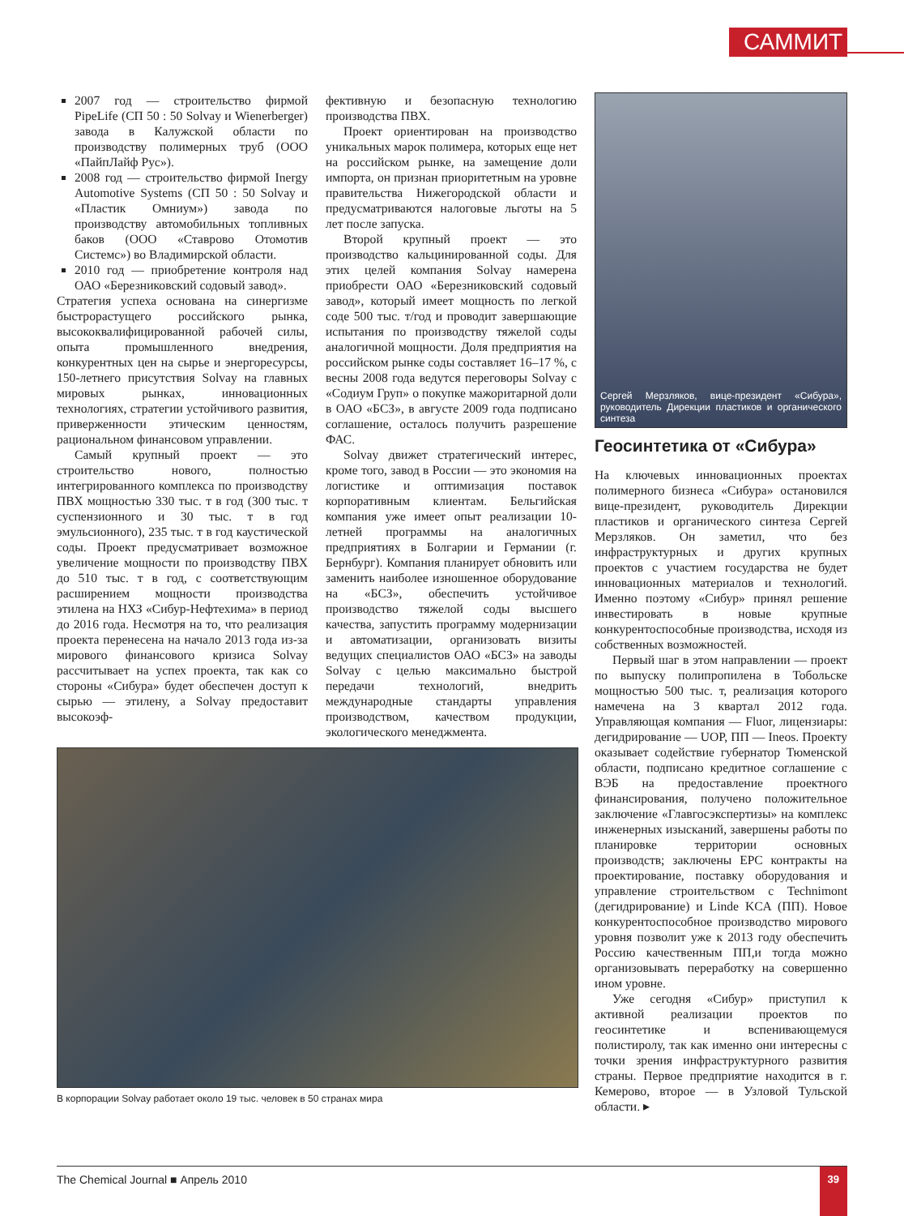САММИТ
2007 год — строительство фирмой PipeLife (СП 50 : 50 Solvay и Wienerberger) завода в Калужской области по производству полимерных труб (ООО «ПайпЛайф Рус»).
2008 год — строительство фирмой Inergy Automotive Systems (СП 50 : 50 Solvay и «Пластик Омниум») завода по производству автомобильных топливных баков (ООО «Ставрово Отомотив Системс») во Владимирской области.
2010 год — приобретение контроля над ОАО «Березниковский содовый завод».
Стратегия успеха основана на синергизме быстрорастущего российского рынка, высококвалифицированной рабочей силы, опыта промышленного внедрения, конкурентных цен на сырье и энергоресурсы, 150-летнего присутствия Solvay на главных мировых рынках, инновационных технологиях, стратегии устойчивого развития, приверженности этическим ценностям, рациональном финансовом управлении.
Самый крупный проект — это строительство нового, полностью интегрированного комплекса по производству ПВХ мощностью 330 тыс. т в год (300 тыс. т суспензионного и 30 тыс. т в год эмульсионного), 235 тыс. т в год каустической соды. Проект предусматривает возможное увеличение мощности по производству ПВХ до 510 тыс. т в год, с соответствующим расширением мощности производства этилена на НХЗ «Сибур-Нефтехима» в период до 2016 года. Несмотря на то, что реализация проекта перенесена на начало 2013 года из-за мирового финансового кризиса Solvay рассчитывает на успех проекта, так как со стороны «Сибура» будет обеспечен доступ к сырью — этилену, а Solvay предоставит высокоэф-
фективную и безопасную технологию производства ПВХ.
Проект ориентирован на производство уникальных марок полимера, которых еще нет на российском рынке, на замещение доли импорта, он признан приоритетным на уровне правительства Нижегородской области и предусматриваются налоговые льготы на 5 лет после запуска.
Второй крупный проект — это производство кальцинированной соды. Для этих целей компания Solvay намерена приобрести ОАО «Березниковский содовый завод», который имеет мощность по легкой соде 500 тыс. т/год и проводит завершающие испытания по производству тяжелой соды аналогичной мощности. Доля предприятия на российском рынке соды составляет 16–17 %, с весны 2008 года ведутся переговоры Solvay с «Содиум Груп» о покупке мажоритарной доли в ОАО «БСЗ», в августе 2009 года подписано соглашение, осталось получить разрешение ФАС.
Solvay движет стратегический интерес, кроме того, завод в России — это экономия на логистике и оптимизация поставок корпоративным клиентам. Бельгийская компания уже имеет опыт реализации 10-летней программы на аналогичных предприятиях в Болгарии и Германии (г. Бернбург). Компания планирует обновить или заменить наиболее изношенное оборудование на «БСЗ», обеспечить устойчивое производство тяжелой соды высшего качества, запустить программу модернизации и автоматизации, организовать визиты ведущих специалистов ОАО «БСЗ» на заводы Solvay с целью максимально быстрой передачи технологий, внедрить международные стандарты управления производством, качеством продукции, экологического менеджмента.
В корпорации Solvay работает около 19 тыс. человек в 50 странах мира
Сергей Мерзляков, вице-президент «Сибура», руководитель Дирекции пластиков и органического синтеза
Геосинтетика от «Сибура»
На ключевых инновационных проектах полимерного бизнеса «Сибура» остановился вице-президент, руководитель Дирекции пластиков и органического синтеза Сергей Мерзляков. Он заметил, что без инфраструктурных и других крупных проектов с участием государства не будет инновационных материалов и технологий. Именно поэтому «Сибур» принял решение инвестировать в новые крупные конкурентоспособные производства, исходя из собственных возможностей.
Первый шаг в этом направлении — проект по выпуску полипропилена в Тобольске мощностью 500 тыс. т, реализация которого намечена на 3 квартал 2012 года. Управляющая компания — Fluor, лицензиары: дегидрирование — UOP, ПП — Ineos. Проекту оказывает содействие губернатор Тюменской области, подписано кредитное соглашение с ВЭБ на предоставление проектного финансирования, получено положительное заключение «Главгосэкспертизы» на комплекс инженерных изысканий, завершены работы по планировке территории основных производств; заключены EPC контракты на проектирование, поставку оборудования и управление строительством с Technimont (дегидрирование) и Linde KCA (ПП). Новое конкурентоспособное производство мирового уровня позволит уже к 2013 году обеспечить Россию качественным ПП,и тогда можно организовывать переработку на совершенно ином уровне.
Уже сегодня «Сибур» приступил к активной реализации проектов по геосинтетике и вспенивающемуся полистиролу, так как именно они интересны с точки зрения инфраструктурного развития страны. Первое предприятие находится в г. Кемерово, второе — в Узловой Тульской области. ▸
The Chemical Journal ■ Апрель 2010 39